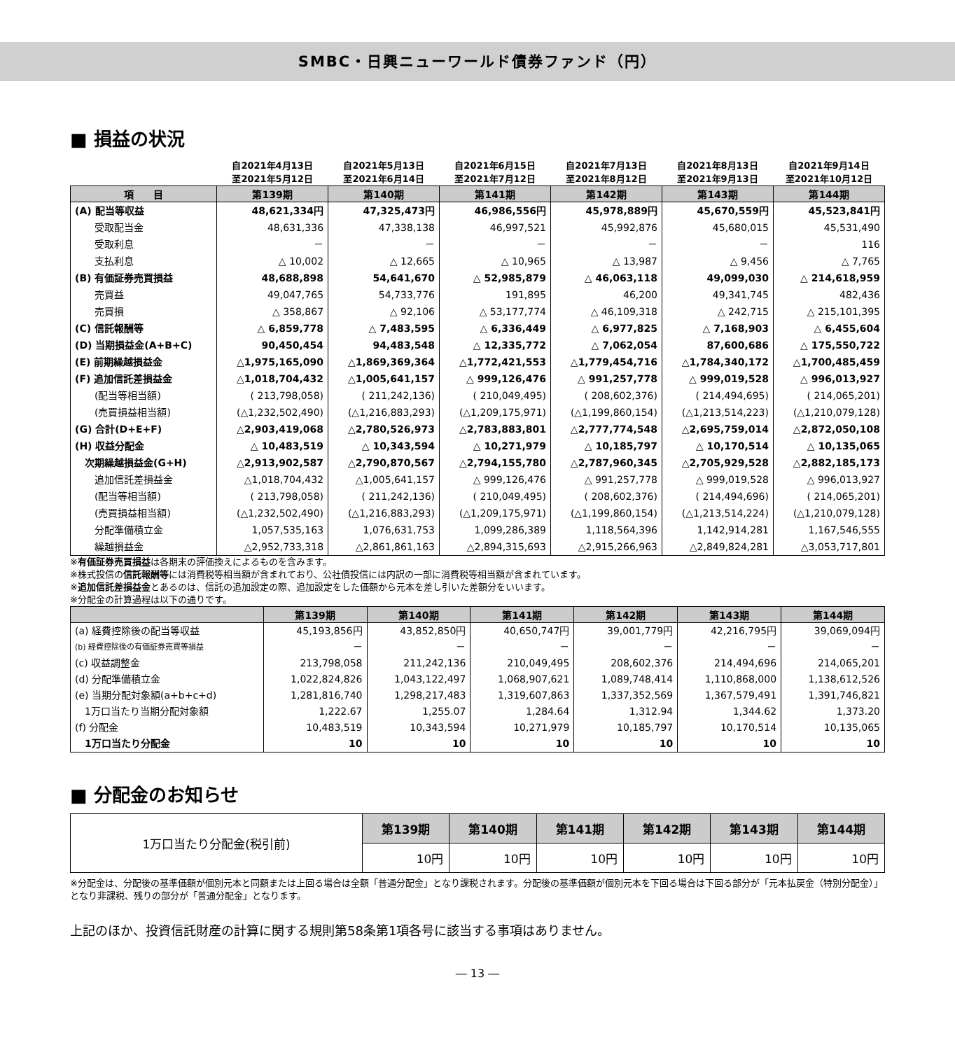SMBC・日興ニューワールド債券ファンド（円）
■ 損益の状況
| | 自2021年4月13日 至2021年5月12日 | 自2021年5月13日 至2021年6月14日 | 自2021年6月15日 至2021年7月12日 | 自2021年7月13日 至2021年8月12日 | 自2021年8月13日 至2021年9月13日 | 自2021年9月14日 至2021年10月12日 |
| --- | --- | --- | --- | --- | --- | --- |
| 項 目 | 第139期 | 第140期 | 第141期 | 第142期 | 第143期 | 第144期 |
| (A) 配当等収益 | 48,621,334円 | 47,325,473円 | 46,986,556円 | 45,978,889円 | 45,670,559円 | 45,523,841円 |
| 受取配当金 | 48,631,336 | 47,338,138 | 46,997,521 | 45,992,876 | 45,680,015 | 45,531,490 |
| 受取利息 | － | － | － | － | － | 116 |
| 支払利息 | △ 10,002 | △ 12,665 | △ 10,965 | △ 13,987 | △ 9,456 | △ 7,765 |
| (B) 有価証券売買損益 | 48,688,898 | 54,641,670 | △ 52,985,879 | △ 46,063,118 | 49,099,030 | △ 214,618,959 |
| 売買益 | 49,047,765 | 54,733,776 | 191,895 | 46,200 | 49,341,745 | 482,436 |
| 売買損 | △ 358,867 | △ 92,106 | △ 53,177,774 | △ 46,109,318 | △ 242,715 | △ 215,101,395 |
| (C) 信託報酬等 | △ 6,859,778 | △ 7,483,595 | △ 6,336,449 | △ 6,977,825 | △ 7,168,903 | △ 6,455,604 |
| (D) 当期損益金(A+B+C) | 90,450,454 | 94,483,548 | △ 12,335,772 | △ 7,062,054 | 87,600,686 | △ 175,550,722 |
| (E) 前期繰越損益金 | △1,975,165,090 | △1,869,369,364 | △1,772,421,553 | △1,779,454,716 | △1,784,340,172 | △1,700,485,459 |
| (F) 追加信託差損益金 | △1,018,704,432 | △1,005,641,157 | △ 999,126,476 | △ 991,257,778 | △ 999,019,528 | △ 996,013,927 |
| (配当等相当額) | ( 213,798,058) | ( 211,242,136) | ( 210,049,495) | ( 208,602,376) | ( 214,494,695) | ( 214,065,201) |
| (売買損益相当額) | (△1,232,502,490) | (△1,216,883,293) | (△1,209,175,971) | (△1,199,860,154) | (△1,213,514,223) | (△1,210,079,128) |
| (G) 合計(D+E+F) | △2,903,419,068 | △2,780,526,973 | △2,783,883,801 | △2,777,774,548 | △2,695,759,014 | △2,872,050,108 |
| (H) 収益分配金 | △ 10,483,519 | △ 10,343,594 | △ 10,271,979 | △ 10,185,797 | △ 10,170,514 | △ 10,135,065 |
| 次期繰越損益金(G+H) | △2,913,902,587 | △2,790,870,567 | △2,794,155,780 | △2,787,960,345 | △2,705,929,528 | △2,882,185,173 |
| 追加信託差損益金 | △1,018,704,432 | △1,005,641,157 | △ 999,126,476 | △ 991,257,778 | △ 999,019,528 | △ 996,013,927 |
| (配当等相当額) | ( 213,798,058) | ( 211,242,136) | ( 210,049,495) | ( 208,602,376) | ( 214,494,696) | ( 214,065,201) |
| (売買損益相当額) | (△1,232,502,490) | (△1,216,883,293) | (△1,209,175,971) | (△1,199,860,154) | (△1,213,514,224) | (△1,210,079,128) |
| 分配準備積立金 | 1,057,535,163 | 1,076,631,753 | 1,099,286,389 | 1,118,564,396 | 1,142,914,281 | 1,167,546,555 |
| 繰越損益金 | △2,952,733,318 | △2,861,861,163 | △2,894,315,693 | △2,915,266,963 | △2,849,824,281 | △3,053,717,801 |
※有価証券売買損益は各期末の評価換えによるものを含みます。
※株式投信の信託報酬等には消費税等相当額が含まれており、公社債投信には内訳の一部に消費税等相当額が含まれています。
※追加信託差損益金とあるのは、信託の追加設定の際、追加設定をした価額から元本を差し引いた差額分をいいます。
※分配金の計算過程は以下の通りです。
| | 第139期 | 第140期 | 第141期 | 第142期 | 第143期 | 第144期 |
| --- | --- | --- | --- | --- | --- | --- |
| (a) 経費控除後の配当等収益 | 45,193,856円 | 43,852,850円 | 40,650,747円 | 39,001,779円 | 42,216,795円 | 39,069,094円 |
| (b) 経費控除後の有価証券売買等損益 | － | － | － | － | － | － |
| (c) 収益調整金 | 213,798,058 | 211,242,136 | 210,049,495 | 208,602,376 | 214,494,696 | 214,065,201 |
| (d) 分配準備積立金 | 1,022,824,826 | 1,043,122,497 | 1,068,907,621 | 1,089,748,414 | 1,110,868,000 | 1,138,612,526 |
| (e) 当期分配対象額(a+b+c+d) | 1,281,816,740 | 1,298,217,483 | 1,319,607,863 | 1,337,352,569 | 1,367,579,491 | 1,391,746,821 |
| 1万口当たり当期分配対象額 | 1,222.67 | 1,255.07 | 1,284.64 | 1,312.94 | 1,344.62 | 1,373.20 |
| (f) 分配金 | 10,483,519 | 10,343,594 | 10,271,979 | 10,185,797 | 10,170,514 | 10,135,065 |
| 1万口当たり分配金 | 10 | 10 | 10 | 10 | 10 | 10 |
■ 分配金のお知らせ
| 1万口当たり分配金(税引前) | 第139期 | 第140期 | 第141期 | 第142期 | 第143期 | 第144期 |
| | 10円 | 10円 | 10円 | 10円 | 10円 | 10円 |
※分配金は、分配後の基準価額が個別元本と同額または上回る場合は全額「普通分配金」となり課税されます。分配後の基準価額が個別元本を下回る場合は下回る部分が「元本払戻金（特別分配金）」となり非課税、残りの部分が「普通分配金」となります。
上記のほか、投資信託財産の計算に関する規則第58条第1項各号に該当する事項はありません。
― 13 ―